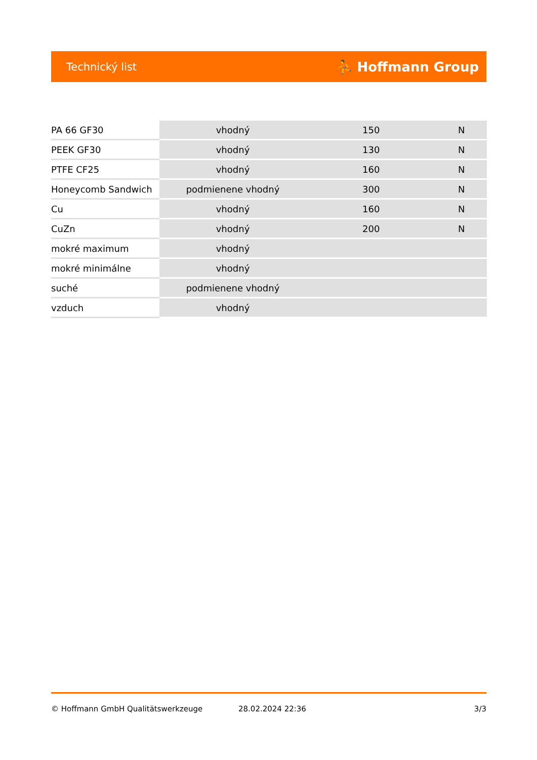Technický list ⛹ Hoffmann Group
| PA 66 GF30 | vhodný | 150 | N |
| PEEK GF30 | vhodný | 130 | N |
| PTFE CF25 | vhodný | 160 | N |
| Honeycomb Sandwich | podmienene vhodný | 300 | N |
| Cu | vhodný | 160 | N |
| CuZn | vhodný | 200 | N |
| mokré maximum | vhodný | | |
| mokré minimálne | vhodný | | |
| suché | podmienene vhodný | | |
| vzduch | vhodný | | |
© Hoffmann GmbH Qualitätswerkzeuge 28.02.2024 22:36 3/3